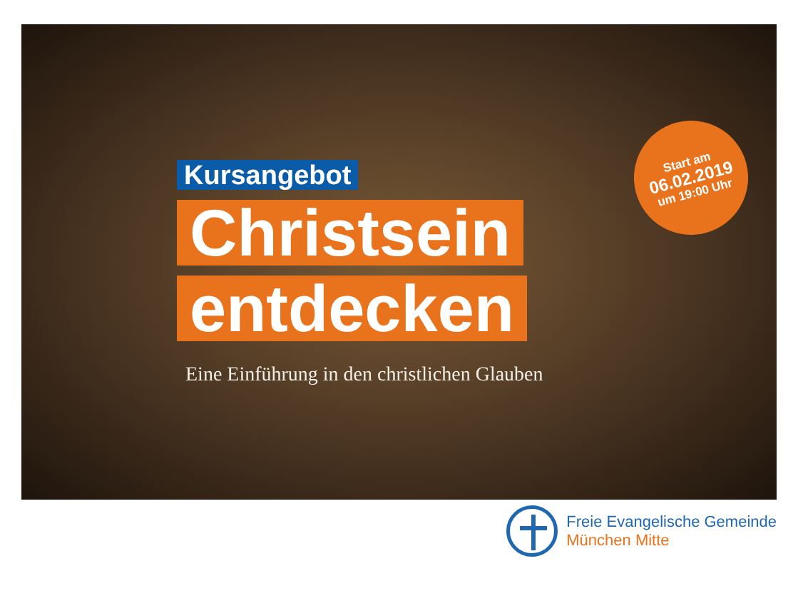Kursangebot
Christsein
entdecken
Eine Einführung in den christlichen Glauben
Start am
06.02.2019
um 19:00 Uhr
Freie Evangelische Gemeinde
München Mitte